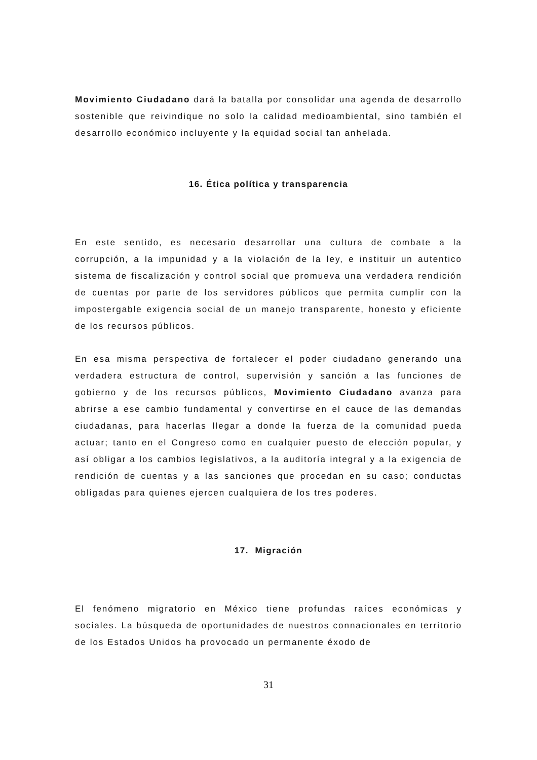Movimiento Ciudadano dará la batalla por consolidar una agenda de desarrollo sostenible que reivindique no solo la calidad medioambiental, sino también el desarrollo económico incluyente y la equidad social tan anhelada.
16. Ética política y transparencia
En este sentido, es necesario desarrollar una cultura de combate a la corrupción, a la impunidad y a la violación de la ley, e instituir un autentico sistema de fiscalización y control social que promueva una verdadera rendición de cuentas por parte de los servidores públicos que permita cumplir con la impostergable exigencia social de un manejo transparente, honesto y eficiente de los recursos públicos.
En esa misma perspectiva de fortalecer el poder ciudadano generando una verdadera estructura de control, supervisión y sanción a las funciones de gobierno y de los recursos públicos, Movimiento Ciudadano avanza para abrirse a ese cambio fundamental y convertirse en el cauce de las demandas ciudadanas, para hacerlas llegar a donde la fuerza de la comunidad pueda actuar; tanto en el Congreso como en cualquier puesto de elección popular, y así obligar a los cambios legislativos, a la auditoría integral y a la exigencia de rendición de cuentas y a las sanciones que procedan en su caso; conductas obligadas para quienes ejercen cualquiera de los tres poderes.
17. Migración
El fenómeno migratorio en México tiene profundas raíces económicas y sociales. La búsqueda de oportunidades de nuestros connacionales en territorio de los Estados Unidos ha provocado un permanente éxodo de
31